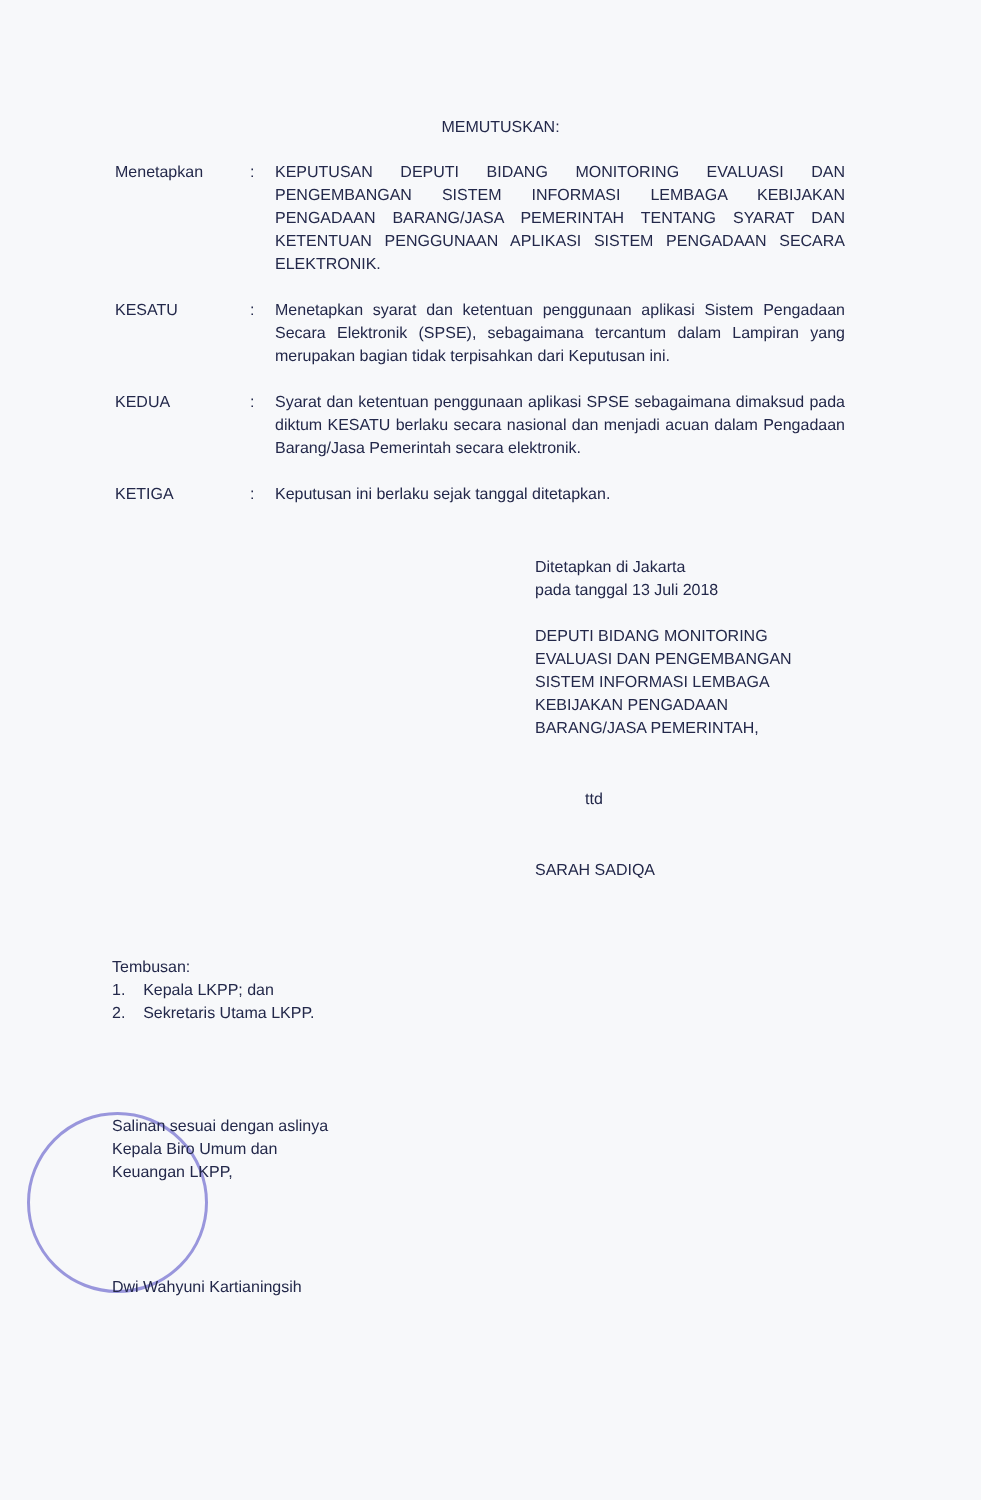MEMUTUSKAN:
Menetapkan : KEPUTUSAN DEPUTI BIDANG MONITORING EVALUASI DAN PENGEMBANGAN SISTEM INFORMASI LEMBAGA KEBIJAKAN PENGADAAN BARANG/JASA PEMERINTAH TENTANG SYARAT DAN KETENTUAN PENGGUNAAN APLIKASI SISTEM PENGADAAN SECARA ELEKTRONIK.
KESATU : Menetapkan syarat dan ketentuan penggunaan aplikasi Sistem Pengadaan Secara Elektronik (SPSE), sebagaimana tercantum dalam Lampiran yang merupakan bagian tidak terpisahkan dari Keputusan ini.
KEDUA : Syarat dan ketentuan penggunaan aplikasi SPSE sebagaimana dimaksud pada diktum KESATU berlaku secara nasional dan menjadi acuan dalam Pengadaan Barang/Jasa Pemerintah secara elektronik.
KETIGA : Keputusan ini berlaku sejak tanggal ditetapkan.
Ditetapkan di Jakarta
pada tanggal 13 Juli 2018
DEPUTI BIDANG MONITORING
EVALUASI DAN PENGEMBANGAN
SISTEM INFORMASI LEMBAGA
KEBIJAKAN PENGADAAN
BARANG/JASA PEMERINTAH,
ttd
SARAH SADIQA
Tembusan:
1. Kepala LKPP; dan
2. Sekretaris Utama LKPP.
Salinan sesuai dengan aslinya
Kepala Biro Umum dan
Keuangan LKPP,
Dwi Wahyuni Kartianingsih